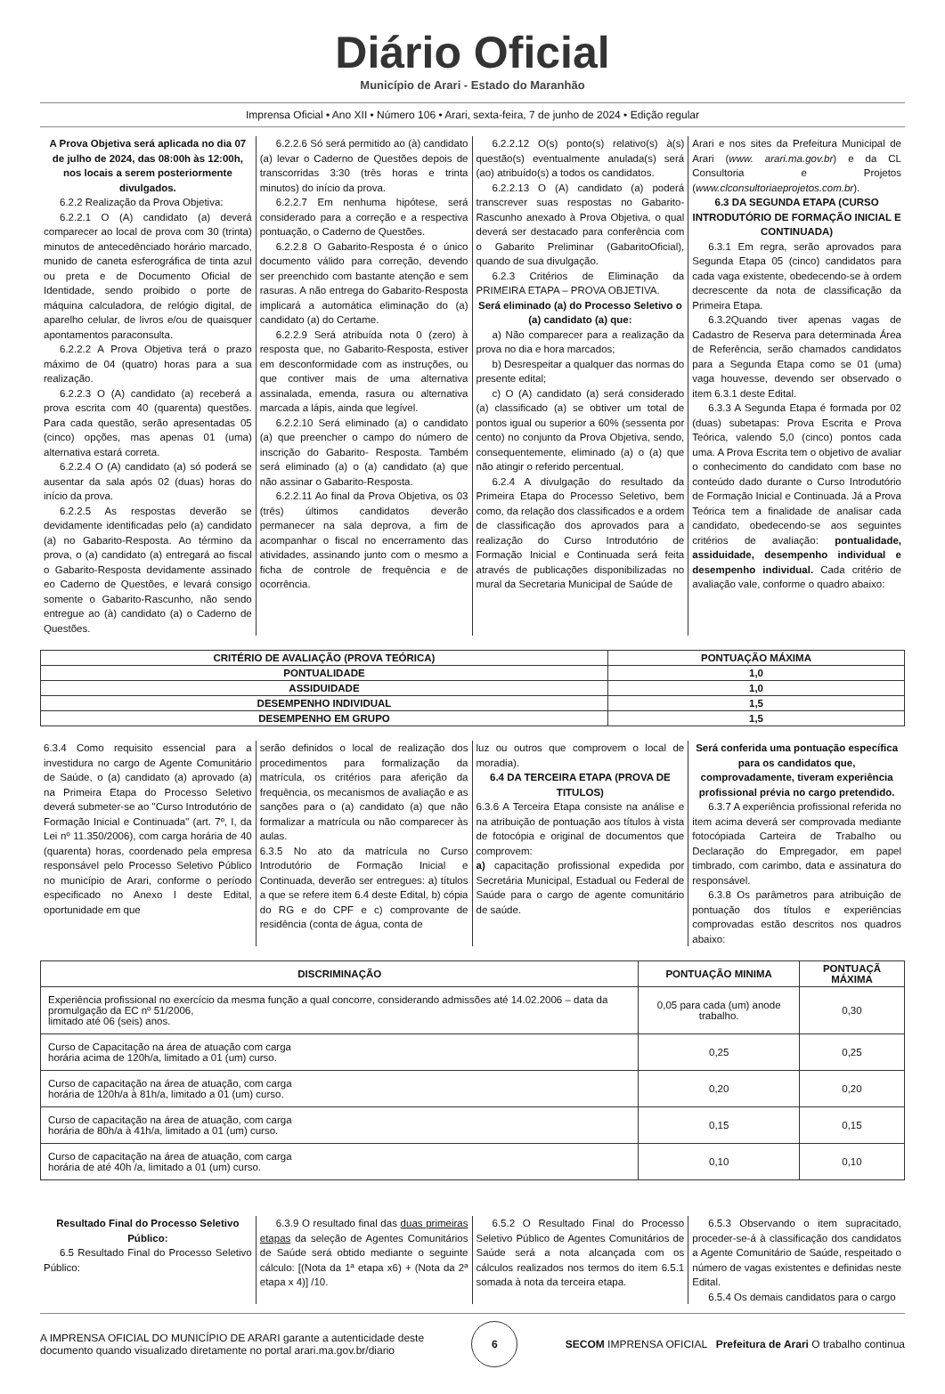Diário Oficial
Município de Arari - Estado do Maranhão
Imprensa Oficial • Ano XII • Número 106 • Arari, sexta-feira, 7 de junho de 2024 • Edição regular
A Prova Objetiva será aplicada no dia 07 de julho de 2024, das 08:00h às 12:00h, nos locais a serem posteriormente divulgados.
6.2.2 Realização da Prova Objetiva:
6.2.2.1 O (A) candidato (a) deverá comparecer ao local de prova com 30 (trinta) minutos de antecedênciado horário marcado, munido de caneta esferográfica de tinta azul ou preta e de Documento Oficial de Identidade, sendo proibido o porte de máquina calculadora, de relógio digital, de aparelho celular, de livros e/ou de quaisquer apontamentos paraconsulta.
6.2.2.2 A Prova Objetiva terá o prazo máximo de 04 (quatro) horas para a sua realização.
6.2.2.3 O (A) candidato (a) receberá a prova escrita com 40 (quarenta) questões. Para cada questão, serão apresentadas 05 (cinco) opções, mas apenas 01 (uma) alternativa estará correta.
6.2.2.4 O (A) candidato (a) só poderá se ausentar da sala após 02 (duas) horas do início da prova.
6.2.2.5 As respostas deverão se devidamente identificadas pelo (a) candidato (a) no Gabarito-Resposta. Ao término da prova, o (a) candidato (a) entregará ao fiscal o Gabarito-Resposta devidamente assinado eo Caderno de Questões, e levará consigo somente o Gabarito-Rascunho, não sendo entregue ao (à) candidato (a) o Caderno de Questões.
6.2.2.6 Só será permitido ao (à) candidato (a) levar o Caderno de Questões depois de transcorridas 3:30 (três horas e trinta minutos) do início da prova.
6.2.2.7 Em nenhuma hipótese, será considerado para a correção e a respectiva pontuação, o Caderno de Questões.
6.2.2.8 O Gabarito-Resposta é o único documento válido para correção, devendo ser preenchido com bastante atenção e sem rasuras. A não entrega do Gabarito-Resposta implicará a automática eliminação do (a) candidato (a) do Certame.
6.2.2.9 Será atribuída nota 0 (zero) à resposta que, no Gabarito-Resposta, estiver em desconformidade com as instruções, ou que contiver mais de uma alternativa assinalada, emenda, rasura ou alternativa marcada a lápis, ainda que legível.
6.2.2.10 Será eliminado (a) o candidato (a) que preencher o campo do número de inscrição do Gabarito- Resposta. Também será eliminado (a) o (a) candidato (a) que não assinar o Gabarito-Resposta.
6.2.2.11 Ao final da Prova Objetiva, os 03 (três) últimos candidatos deverão permanecer na sala deprova, a fim de acompanhar o fiscal no encerramento das atividades, assinando junto com o mesmo a ficha de controle de frequência e de ocorrência.
6.2.2.12 O(s) ponto(s) relativo(s) à(s) questão(s) eventualmente anulada(s) será (ao) atribuído(s) a todos os candidatos.
6.2.2.13 O (A) candidato (a) poderá transcrever suas respostas no Gabarito-Rascunho anexado à Prova Objetiva, o qual deverá ser destacado para conferência com o Gabarito Preliminar (GabaritoOficial), quando de sua divulgação.
6.2.3 Critérios de Eliminação da PRIMEIRA ETAPA – PROVA OBJETIVA.
Será eliminado (a) do Processo Seletivo o (a) candidato (a) que:
a) Não comparecer para a realização da prova no dia e hora marcados;
b) Desrespeitar a qualquer das normas do presente edital;
c) O (A) candidato (a) será considerado (a) classificado (a) se obtiver um total de pontos igual ou superior a 60% (sessenta por cento) no conjunto da Prova Objetiva, sendo, consequentemente, eliminado (a) o (a) que não atingir o referido percentual.
6.2.4 A divulgação do resultado da Primeira Etapa do Processo Seletivo, bem como, da relação dos classificados e a ordem de classificação dos aprovados para a realização do Curso Introdutório de Formação Inicial e Continuada será feita através de publicações disponibilizadas no mural da Secretaria Municipal de Saúde de
Arari e nos sites da Prefeitura Municipal de Arari (www. arari.ma.gov.br) e da CL Consultoria e Projetos (www.clconsultoriaeprojetos.com.br).
6.3 DA SEGUNDA ETAPA (CURSO INTRODUTÓRIO DE FORMAÇÃO INICIAL E CONTINUADA)
6.3.1 Em regra, serão aprovados para Segunda Etapa 05 (cinco) candidatos para cada vaga existente, obedecendo-se à ordem decrescente da nota de classificação da Primeira Etapa.
6.3.2Quando tiver apenas vagas de Cadastro de Reserva para determinada Área de Referência, serão chamados candidatos para a Segunda Etapa como se 01 (uma) vaga houvesse, devendo ser observado o item 6.3.1 deste Edital.
6.3.3 A Segunda Etapa é formada por 02 (duas) subetapas: Prova Escrita e Prova Teórica, valendo 5,0 (cinco) pontos cada uma. A Prova Escrita tem o objetivo de avaliar o conhecimento do candidato com base no conteúdo dado durante o Curso Introdutório de Formação Inicial e Continuada. Já a Prova Teórica tem a finalidade de analisar cada candidato, obedecendo-se aos seguintes critérios de avaliação: pontualidade, assiduidade, desempenho individual e desempenho individual. Cada critério de avaliação vale, conforme o quadro abaixo:
| CRITÉRIO DE AVALIAÇÃO (PROVA TEÓRICA) | PONTUAÇÃO MÁXIMA |
| --- | --- |
| PONTUALIDADE | 1,0 |
| ASSIDUIDADE | 1,0 |
| DESEMPENHO INDIVIDUAL | 1,5 |
| DESEMPENHO EM GRUPO | 1,5 |
6.3.4 Como requisito essencial para a investidura no cargo de Agente Comunitário de Saúde, o (a) candidato (a) aprovado (a) na Primeira Etapa do Processo Seletivo deverá submeter-se ao "Curso Introdutório de Formação Inicial e Continuada" (art. 7º, I, da Lei nº 11.350/2006), com carga horária de 40 (quarenta) horas, coordenado pela empresa responsável pelo Processo Seletivo Público no município de Arari, conforme o período especificado no Anexo I deste Edital, oportunidade em que
serão definidos o local de realização dos procedimentos para formalização da matrícula, os critérios para aferição da frequência, os mecanismos de avaliação e as sanções para o (a) candidato (a) que não formalizar a matrícula ou não comparecer às aulas.
6.3.5 No ato da matrícula no Curso Introdutório de Formação Inicial e Continuada, deverão ser entregues: a) títulos a que se refere item 6.4 deste Edital, b) cópia do RG e do CPF e c) comprovante de residência (conta de água, conta de
luz ou outros que comprovem o local de moradia).
6.4 DA TERCEIRA ETAPA (PROVA DE TITULOS)
6.3.6 A Terceira Etapa consiste na análise e na atribuição de pontuação aos títulos à vista de fotocópia e original de documentos que comprovem:
a) capacitação profissional expedida por Secretária Municipal, Estadual ou Federal de Saúde para o cargo de agente comunitário de saúde.
Será conferida uma pontuação específica para os candidatos que, comprovadamente, tiveram experiência profissional prévia no cargo pretendido.
6.3.7 A experiência profissional referida no item acima deverá ser comprovada mediante fotocópiada Carteira de Trabalho ou Declaração do Empregador, em papel timbrado, com carimbo, data e assinatura do responsável.
6.3.8 Os parâmetros para atribuição de pontuação dos títulos e experiências comprovadas estão descritos nos quadros abaixo:
| DISCRIMINAÇÃO | PONTUAÇÃO MINIMA | PONTUAÇÃ MÁXIMA |
| --- | --- | --- |
| Experiência profissional no exercício da mesma função a qual concorre, considerando admissões até 14.02.2006 – data da promulgação da EC nº 51/2006, limitado até 06 (seis) anos. | 0,05 para cada (um) anode trabalho. | 0,30 |
| Curso de Capacitação na área de atuação com carga horária acima de 120h/a, limitado a 01 (um) curso. | 0,25 | 0,25 |
| Curso de capacitação na área de atuação, com carga horária de 120h/a à 81h/a, limitado a 01 (um) curso. | 0,20 | 0,20 |
| Curso de capacitação na área de atuação, com carga horária de 80h/a à 41h/a, limitado a 01 (um) curso. | 0,15 | 0,15 |
| Curso de capacitação na área de atuação, com carga horária de até 40h /a, limitado a 01 (um) curso. | 0,10 | 0,10 |
Resultado Final do Processo Seletivo Público:
6.5 Resultado Final do Processo Seletivo Público:
6.3.9 O resultado final das duas primeiras etapas da seleção de Agentes Comunitários de Saúde será obtido mediante o seguinte cálculo: [(Nota da 1ª etapa x6) + (Nota da 2ª etapa x 4)] /10.
6.5.2 O Resultado Final do Processo Seletivo Público de Agentes Comunitários de Saúde será a nota alcançada com os cálculos realizados nos termos do item 6.5.1 somada à nota da terceira etapa.
6.5.3 Observando o item supracitado, proceder-se-á à classificação dos candidatos a Agente Comunitário de Saúde, respeitado o número de vagas existentes e definidas neste Edital.
6.5.4 Os demais candidatos para o cargo
A IMPRENSA OFICIAL DO MUNICÍPIO DE ARARI garante a autenticidade deste
documento quando visualizado diretamente no portal arari.ma.gov.br/diario
6
SECOM IMPRENSA OFICIAL Prefeitura de Arari O trabalho continua